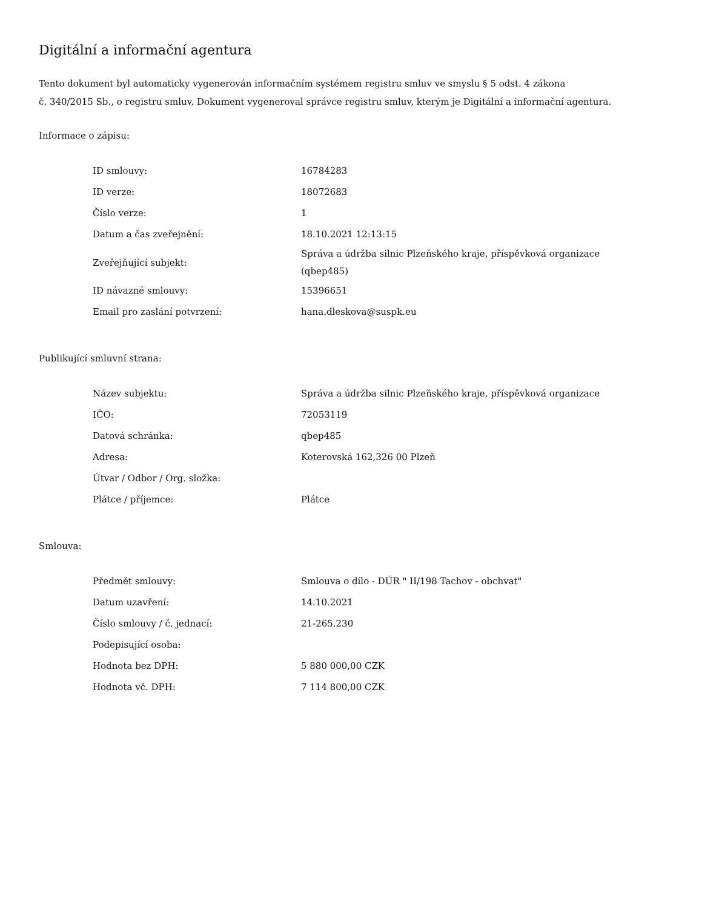Digitální a informační agentura
Tento dokument byl automaticky vygenerován informačním systémem registru smluv ve smyslu § 5 odst. 4 zákona
č. 340/2015 Sb., o registru smluv. Dokument vygeneroval správce registru smluv, kterým je Digitální a informační agentura.
Informace o zápisu:
| ID smlouvy: | 16784283 |
| ID verze: | 18072683 |
| Číslo verze: | 1 |
| Datum a čas zveřejnění: | 18.10.2021 12:13:15 |
| Zveřejňující subjekt: | Správa a údržba silnic Plzeňského kraje, příspěvková organizace (qbep485) |
| ID návazné smlouvy: | 15396651 |
| Email pro zaslání potvrzení: | hana.dleskova@suspk.eu |
Publikující smluvní strana:
| Název subjektu: | Správa a údržba silnic Plzeňského kraje, příspěvková organizace |
| IČO: | 72053119 |
| Datová schránka: | qbep485 |
| Adresa: | Koterovská 162,326 00 Plzeň |
| Útvar / Odbor / Org. složka: | |
| Plátce / příjemce: | Plátce |
Smlouva:
| Předmět smlouvy: | Smlouva o dílo - DÚR " II/198 Tachov - obchvat" |
| Datum uzavření: | 14.10.2021 |
| Číslo smlouvy / č. jednací: | 21-265.230 |
| Podepisující osoba: | |
| Hodnota bez DPH: | 5 880 000,00 CZK |
| Hodnota vč. DPH: | 7 114 800,00 CZK |